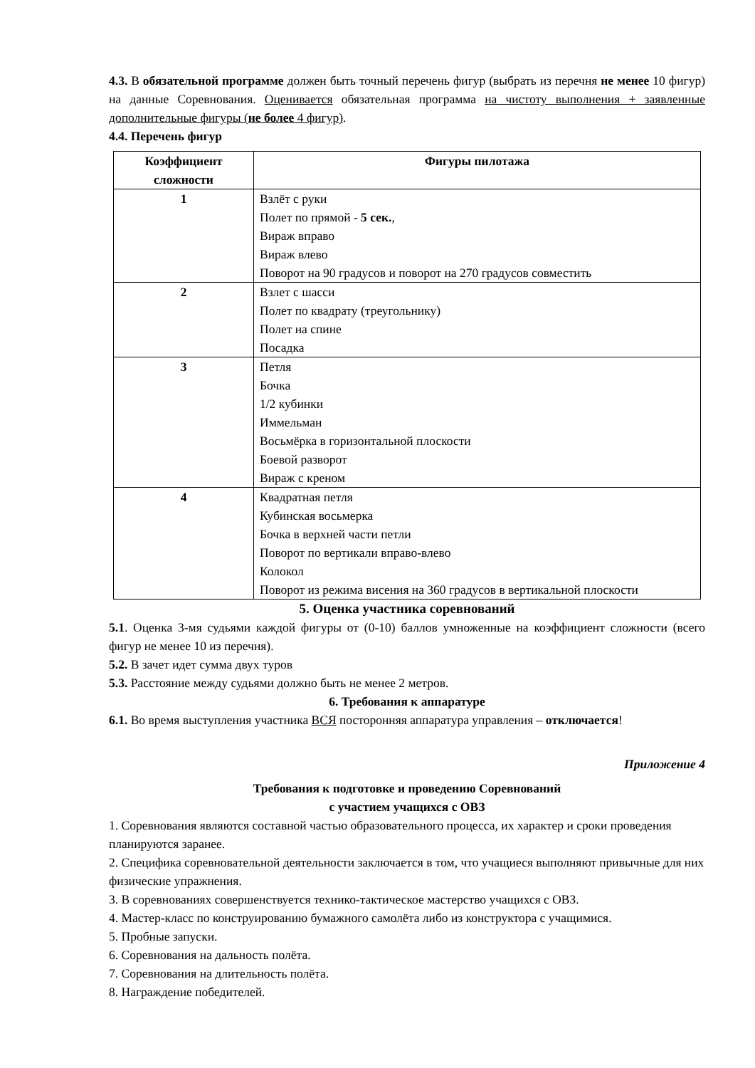4.3. В обязательной программе должен быть точный перечень фигур (выбрать из перечня не менее 10 фигур) на данные Соревнования. Оценивается обязательная программа на чистоту выполнения + заявленные дополнительные фигуры (не более 4 фигур).
4.4. Перечень фигур
| Коэффициент сложности | Фигуры пилотажа |
| --- | --- |
| 1 | Взлёт с руки Полет по прямой - 5 сек. , Вираж вправо Вираж влево Поворот на 90 градусов и поворот на 270 градусов совместить |
| 2 | Взлет с шасси Полет по квадрату (треугольнику) Полет на спине Посадка |
| 3 | Петля Бочка 1/2 кубинки Иммельман Восьмёрка в горизонтальной плоскости Боевой разворот Вираж с креном |
| 4 | Квадратная петля Кубинская восьмерка Бочка в верхней части петли Поворот по вертикали вправо-влево Колокол Поворот из режима висения на 360 градусов в вертикальной плоскости |
5. Оценка участника соревнований
5.1. Оценка 3-мя судьями каждой фигуры от (0-10) баллов умноженные на коэффициент сложности (всего фигур не менее 10 из перечня).
5.2. В зачет идет сумма двух туров
5.3. Расстояние между судьями должно быть не менее 2 метров.
6. Требования к аппаратуре
6.1. Во время выступления участника ВСЯ посторонняя аппаратура управления – отключается!
Приложение 4
Требования к подготовке и проведению Соревнований
с участием учащихся с ОВЗ
1. Соревнования являются составной частью образовательного процесса, их характер и сроки проведения планируются заранее.
2. Специфика соревновательной деятельности заключается в том, что учащиеся выполняют привычные для них физические упражнения.
3. В соревнованиях совершенствуется технико-тактическое мастерство учащихся с ОВЗ.
4. Мастер-класс по конструированию бумажного самолёта либо из конструктора с учащимися.
5. Пробные запуски.
6. Соревнования на дальность полёта.
7. Соревнования на длительность полёта.
8. Награждение победителей.